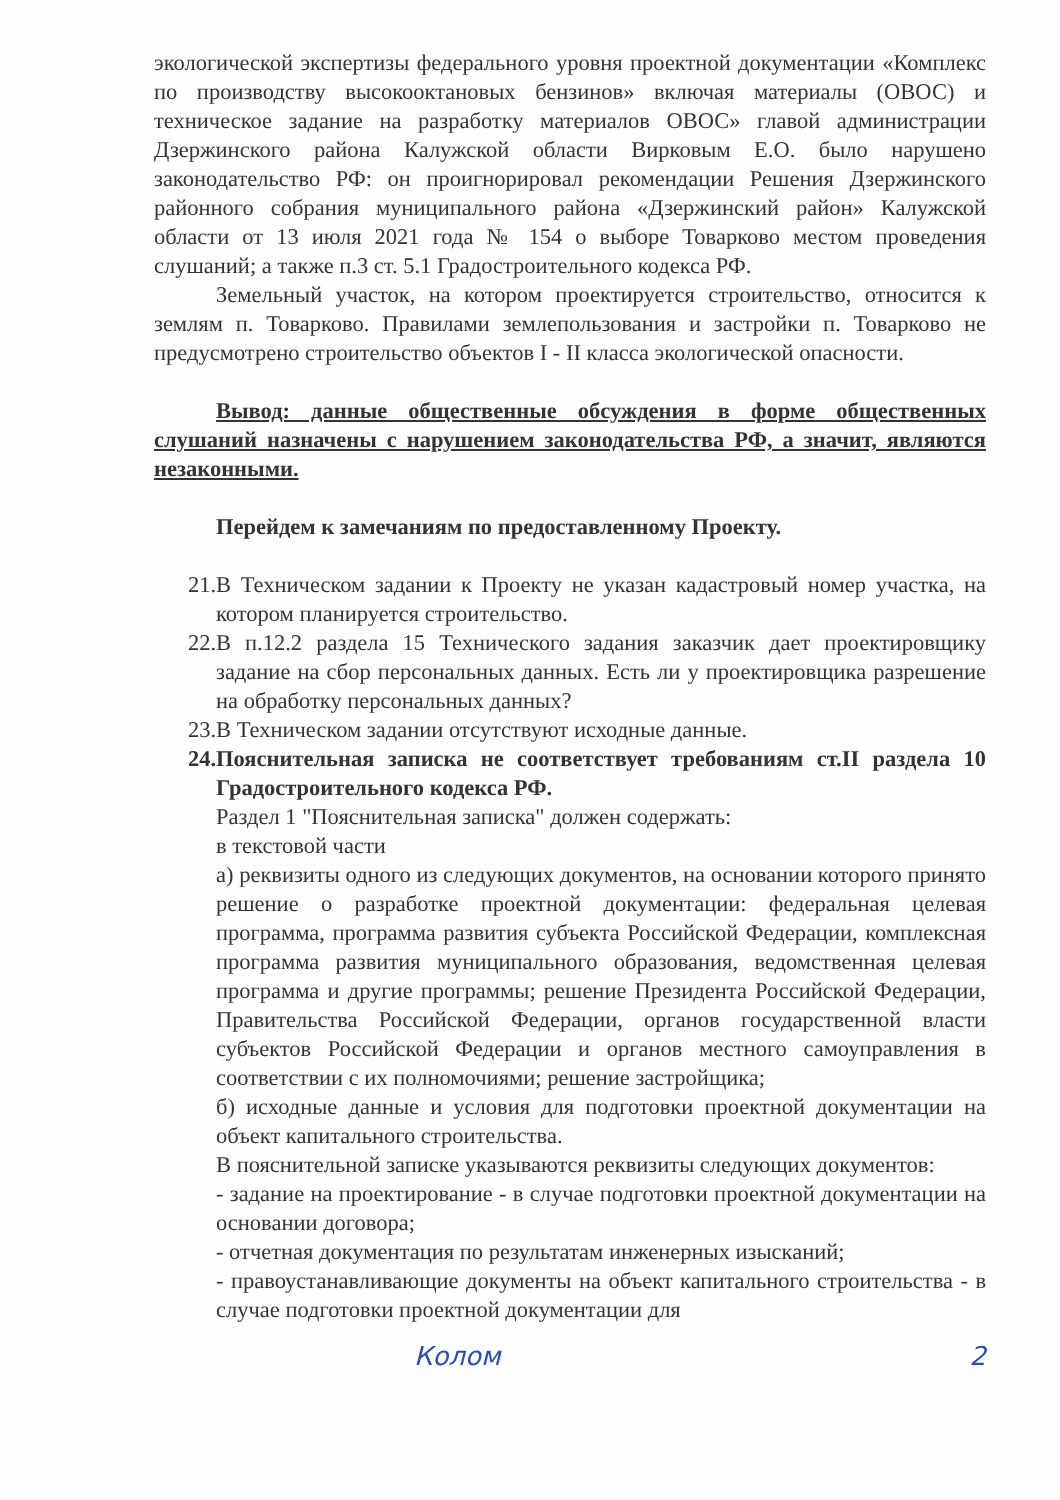экологической экспертизы федерального уровня проектной документации «Комплекс по производству высокооктановых бензинов» включая материалы (ОВОС) и техническое задание на разработку материалов ОВОС» главой администрации Дзержинского района Калужской области Вирковым Е.О. было нарушено законодательство РФ: он проигнорировал рекомендации Решения Дзержинского районного собрания муниципального района «Дзержинский район» Калужской области от 13 июля 2021 года № 154 о выборе Товарково местом проведения слушаний; а также п.3 ст. 5.1 Градостроительного кодекса РФ.
Земельный участок, на котором проектируется строительство, относится к землям п. Товарково. Правилами землепользования и застройки п. Товарково не предусмотрено строительство объектов I - II класса экологической опасности.
Вывод: данные общественные обсуждения в форме общественных слушаний назначены с нарушением законодательства РФ, а значит, являются незаконными.
Перейдем к замечаниям по предоставленному Проекту.
21. В Техническом задании к Проекту не указан кадастровый номер участка, на котором планируется строительство.
22. В п.12.2 раздела 15 Технического задания заказчик дает проектировщику задание на сбор персональных данных. Есть ли у проектировщика разрешение на обработку персональных данных?
23. В Техническом задании отсутствуют исходные данные.
24. Пояснительная записка не соответствует требованиям ст.II раздела 10 Градостроительного кодекса РФ.
Раздел 1 "Пояснительная записка" должен содержать:
в текстовой части
а) реквизиты одного из следующих документов, на основании которого принято решение о разработке проектной документации: федеральная целевая программа, программа развития субъекта Российской Федерации, комплексная программа развития муниципального образования, ведомственная целевая программа и другие программы; решение Президента Российской Федерации, Правительства Российской Федерации, органов государственной власти субъектов Российской Федерации и органов местного самоуправления в соответствии с их полномочиями; решение застройщика;
б) исходные данные и условия для подготовки проектной документации на объект капитального строительства.
В пояснительной записке указываются реквизиты следующих документов:
- задание на проектирование - в случае подготовки проектной документации на основании договора;
- отчетная документация по результатам инженерных изысканий;
- правоустанавливающие документы на объект капитального строительства - в случае подготовки проектной документации для
Колом 2